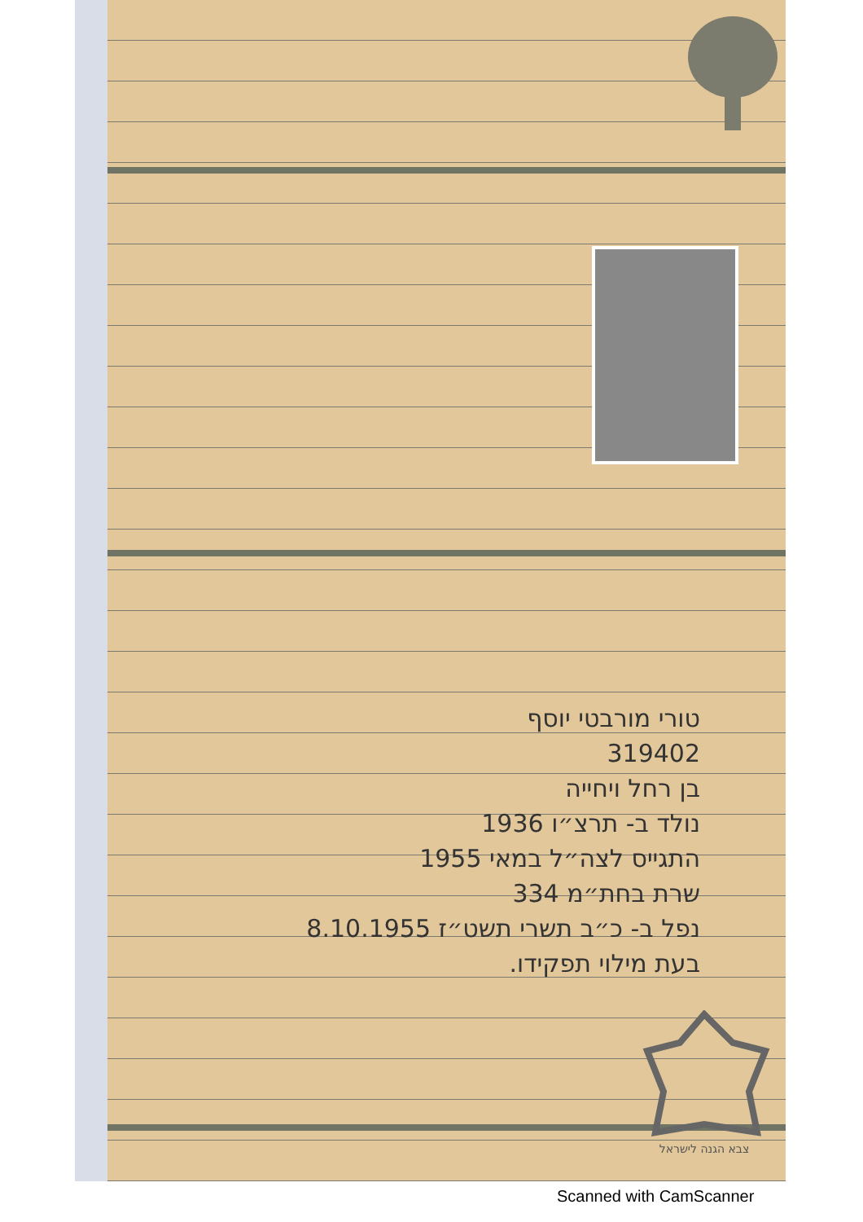טורי מורבטי יוסף
319402
בן רחל ויחייה
נולד ב- תרצ״ו 1936
התגייס לצה״ל במאי 1955
שרת בחת״מ 334
נפל ב- כ״ב תשרי תשט״ז 8.10.1955
בעת מילוי תפקידו.
צבא הגנה לישראל
Scanned with CamScanner